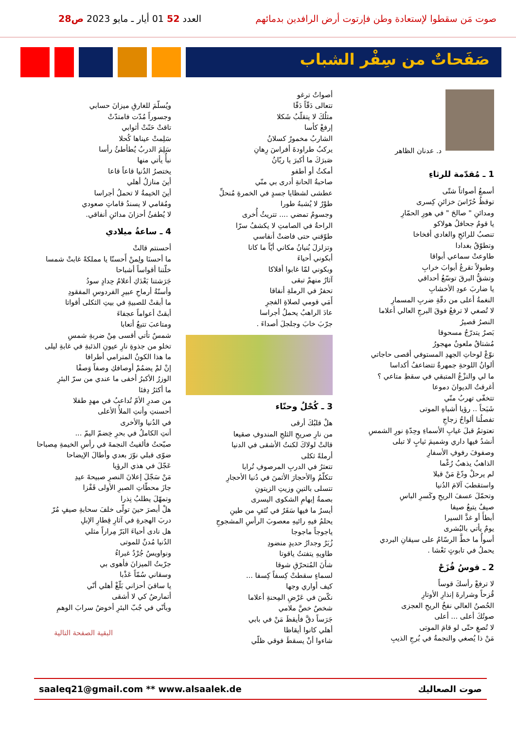صوت مَن سقطوا لإستعادة وطن فإرتوت أرض الرافدين بدمائهم العدد 52 01 أيار ـ مايو 2023 ص28
صَفَحاتٌ من سِفْر الشباب
د. عدنان الظاهر
1 ـ مُقدّمة للرثاءِ
أسمعُ أصواتاً شتّى
توقظُ حُرّاسَ خزائنِ كِسرى
ومدائنِ " صالحَ " في هورِ الحمّارِ
يا قومُ جحافلُ هولاكو
تنصبُ للرائحِ والغادي أفخاخا
وتطوّقُ بغدادا
طاوعتْ سماعي أبواقا
وطبولاً تقرعُ أبوابَ خرابِ
وتشقُّ البرقَ توسّعُ أحداقي
يا ضاربَ عودِ الأخشابِ
النغمةُ أعلى من دقّةِ ضربِ المسمارِ
لا تُصغي لا ترفعُ فوقَ البرجِ العالي أعلاما
النصرُ قصيرُ
بَصرٌ يتدرّجُ مسحوقا
مُشتاقٌ ملعونٌ مهجورُ
نوّعْ لوحاتِ الجهدِ المستوفي أقصى حاجاتي
ألوانُ اللوحةِ جمهرةٌ تتضاعفُ أكداسا
ما لي والنزْعُ المتبقي في سقطِ متاعي ؟
أغرقتُ الديوانَ دموعا
تتخفّى تهربُ منّي
شَبَحاً .. رؤيا أشباهِ الموتى
تفصلُنا ألواحُ زجاجِ
تعتوتمُ قبلَ غيابِ الأسماءِ وحِدّةِ نورِ الشمسِ
أنشدُ فيها داري وشميمَ ثيابٍ لا تبلى
وصفوفَ رفوفِ الأسفارِ
الذاهبُ يذهبُ رُغْما
لم يرحلْ ودّعَ مَنْ قبلا
واستقطبَ آلامَ الدُنيا
وتحمّلَ عسفَ الريحِ وكَسرِ الباسِ
صيفٌ يتبعُ صيفا
أبطأَ أو غذَّ السيرا
يومٌ يأتي بالبُشرى
أسوأُ ما خطَّ الرسّامُ على سيقانِ البردي
يحملُ في تابوتٍ نَعْشا .
2 ـ قوسُ قُزَحْ
لا ترفعْ رأسكَ قوساً
قُزحاً وشرارةَ إنذارِ الأوتارِ
الحُصنُ العالي نفخُ الريحِ العجزى
صوتُكَ أعلى ... أعلى
لا تُصغِ حتّى لو قامَ الموتى
مَنْ ذا يُصغي والنجمةُ في بُرجِ الذيبِ
أصواتٌ ترغو
تتعالى دَقّاً دَقّا
مثلُكَ لا يتقلّبُ شَكلا
إرفعْ كأسا
الشاربُ مخمورٌ كسلانُ
يركبُ طراودةَ أفراسَ رِهانِ
صَبرَكَ ما أكبرَ يا ربّانُ
أمكثُ أو أطفو
صاحبةُ الحانةِ أدرى بي منّي
عطشى لشظايا جسدٍ في الخمرةِ مُنحلِّ
طوْرٌ لا يُشبهُ طورا
وجسومٌ تمضي .... تتريثُ أُخرى
الراحةُ في الصامتِ لا يكشفُ سرّا
طوّقني حتى فاضتْ أنفاسي
وتزلزلَ بُنيانُ مكاني أيّاً ما كانا
أبكوني أحياءَ
وبكوني لمّا غابوا أفلاكا
آثارٌ منهمْ تبقى
تحفرُ في الرملةِ أنفاقا
أَمَي قومي لصلاةِ الفجرِ
عادَ الراهبُ يحملُ أجراسا
جرّبَ خابَ وجلجلَ أصداءَ .
3 ـ كُحْلٌ وحنّاء
هلْ قلبُكَ أرقى
من نارِ صريحِ الثلجِ المندوفِ صقيعا
قالتْ لولاكَ لكنتُ الأشقى في الدنيا
أرملةً ثكلى
تتعثرُ في الدربِ المرصوفِ تُرابا
تتكلّمُ والأحجارَ الأثمنَ في دُنيا الأحجارِ
تتسلى بالتينِ وزيتِ الزيتونِ
بصمةُ إبهامِ الشكوى اليسرى
أيسرُ ما فيها سَفَرٌ في نُتَفٍ من طينِ
يحلمُ فيهِ رائيهِ معصوبَ الرأسِ المشجوجِ
ياجوجاً ماجوجا
زُبَرٌ وجدارُ حديدٍ منضودِ
طاويهِ يتفتتُ ياقوتا
شأنَ المُتحرّقِ شوقا
لسماءٍ سقطتْ كِسفاً كِسفا ...
كيف أواري وجها
نكّسَ في عَرْضِ المِحنةِ أعلاما
شخصٌ خصَّ ملامي
جَرَساً دقَّ فأيقظَ مَنْ في بابي
أهلي كانوا أيقاظا
شاءوا أنْ يسقطَ فوقي ظلّي
ويُسلّمَ للغارقِ ميزانَ حسابي
وجسوراً مُدّت فامتدّتْ
تاقتْ حَنّتْ أثوابي
سَلِمتْ عيناها كُحلا
سَلِمَ الدربُ يُطأطئُ رأسا
نبأٌ يأتي منها
يختصرُ الدُنيا قاعاً قاعا
أينَ منازلُ أهلي
أينَ الخيمةُ لا تحملُ أجراسا
ومُقامي لا يسندُ قاماتِ صعودي
لا يُطفئُ أحزانَ مدائنِ أنفاقي.
4 ـ ساعةُ ميلادي
أحسنتم قالتْ
ما أحسنَا ولِمنْ أَحسنّا يا مملكةً غابتْ شمسا
خلّتنا أقواساً أشباحا
جَرَشتنا بَعْدَكِ أعلامُ حِدادٍ سودُ
وأسنّةُ أرماحِ عبيرِ الفردوسِ المفقودِ
ما أبقتْ للصبيةِ في بيتِ الثكلى أقواتا
أبقتْ أعواماً عجفاءَ
ومتاعبَ تتبعُ أتعابا
شمسٌ تأتي أقسى مِنْ ضربةِ شمسِ
تخلو من جذوةِ نارِ عيونِ الذئبةِ في غابةِ ليلى
ما هذا الكونُ المترامي أطرافا
إنْ لمْ يضمُمْ أوصافكِ وصفاً وَصفْا
الوزرُ الأكبرُ أخفى ما عندي من سرّ البئرِ
ما أكثرُ دِفئا
من صدرِ الأمّ تُداعبُ في مهدٍ طفلا
أحسنتِ وأنتِ الملأُ الأعلى
في الدُنيا والأخرى
أنتِ الكاملُ في بحرِ خِضمّ اليمّ ...
صبّحتُ فألفيتُ النجمةَ في رأسِ الخيمةِ مِصباحا
ضوّى قبلي نوّرَ بعدي وأطالَ الإيضاحا
عَجّلَ في هذي الرؤيا
مَنْ سَجّلَ إعلانَ النصرِ صبيحةَ عيدِ
جازَ محطّاتِ الصبرِ الأولى قَفْزا
وتمهّلَ يطلبُ نِذرا
هلْ أبصرَ حينَ تولّى خلفَ سحابةِ صيفٍ مُرّ
دربَ الهجرةِ في آثارِ قِطارِ الإبلِ
هل نادى أحياءَ البَرّ مِراراً مثلي
الدُنيا مُدنٌ للموتى
ونواويسُ جُرْدٌ غبراءُ
جرّبتُ الميزانَ فأهوى بي
وسقاني سُمّاً عَذْبا
يا ساقيَ أحزاني بَلّغْ أهلي أنّي
أتمارضُ كي لا أشقى
وبأنّي في جُبّ البئرِ أخوضُ سرابَ الوهمِ
البقية الصفحة التالية
saaleq21@gmail.com ** www.alsaalek.de صوت الصعاليك